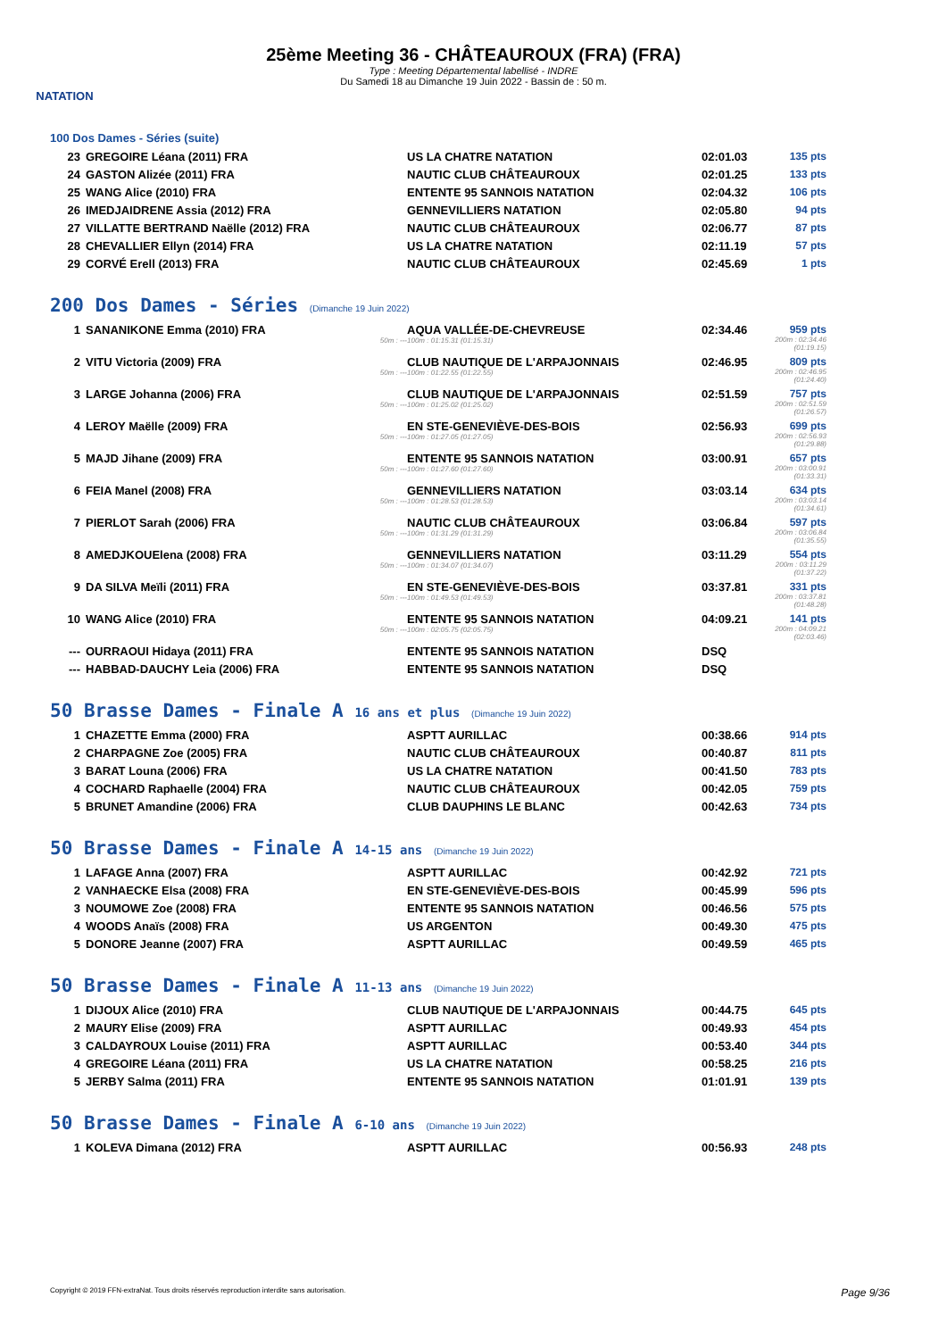NATATION
25ème Meeting 36 - CHÂTEAUROUX (FRA) (FRA)
Type : Meeting Départemental labellisé - INDRE
Du Samedi 18 au Dimanche 19 Juin 2022 - Bassin de : 50 m.
100 Dos Dames - Séries (suite)
| 23 | GREGOIRE Léana (2011) FRA | US LA CHATRE NATATION | 02:01.03 | 135 pts |
| 24 | GASTON Alizée (2011) FRA | NAUTIC CLUB CHÂTEAUROUX | 02:01.25 | 133 pts |
| 25 | WANG Alice (2010) FRA | ENTENTE 95 SANNOIS NATATION | 02:04.32 | 106 pts |
| 26 | IMEDJAIDRENE Assia (2012) FRA | GENNEVILLIERS NATATION | 02:05.80 | 94 pts |
| 27 | VILLATTE BERTRAND Naëlle (2012) FRA | NAUTIC CLUB CHÂTEAUROUX | 02:06.77 | 87 pts |
| 28 | CHEVALLIER Ellyn (2014) FRA | US LA CHATRE NATATION | 02:11.19 | 57 pts |
| 29 | CORVÉ Erell (2013) FRA | NAUTIC CLUB CHÂTEAUROUX | 02:45.69 | 1 pts |
200 Dos Dames - Séries (Dimanche 19 Juin 2022)
| 1 | SANANIKONE Emma (2010) FRA 50m : --- | AQUA VALLÉE-DE-CHEVREUSE 100m : 01:15.31 (01:15.31) | 02:34.46 | 959 pts 200m : 02:34.46 (01:19.15) |
| 2 | VITU Victoria (2009) FRA 50m : --- | CLUB NAUTIQUE DE L'ARPAJONNAIS 100m : 01:22.55 (01:22.55) | 02:46.95 | 809 pts 200m : 02:46.95 (01:24.40) |
| 3 | LARGE Johanna (2006) FRA 50m : --- | CLUB NAUTIQUE DE L'ARPAJONNAIS 100m : 01:25.02 (01:25.02) | 02:51.59 | 757 pts 200m : 02:51.59 (01:26.57) |
| 4 | LEROY Maëlle (2009) FRA 50m : --- | EN STE-GENEVIÈVE-DES-BOIS 100m : 01:27.05 (01:27.05) | 02:56.93 | 699 pts 200m : 02:56.93 (01:29.88) |
| 5 | MAJD Jihane (2009) FRA 50m : --- | ENTENTE 95 SANNOIS NATATION 100m : 01:27.60 (01:27.60) | 03:00.91 | 657 pts 200m : 03:00.91 (01:33.31) |
| 6 | FEIA Manel (2008) FRA 50m : --- | GENNEVILLIERS NATATION 100m : 01:28.53 (01:28.53) | 03:03.14 | 634 pts 200m : 03:03.14 (01:34.61) |
| 7 | PIERLOT Sarah (2006) FRA 50m : --- | NAUTIC CLUB CHÂTEAUROUX 100m : 01:31.29 (01:31.29) | 03:06.84 | 597 pts 200m : 03:06.84 (01:35.55) |
| 8 | AMEDJKOUElena (2008) FRA 50m : --- | GENNEVILLIERS NATATION 100m : 01:34.07 (01:34.07) | 03:11.29 | 554 pts 200m : 03:11.29 (01:37.22) |
| 9 | DA SILVA Meïli (2011) FRA 50m : --- | EN STE-GENEVIÈVE-DES-BOIS 100m : 01:49.53 (01:49.53) | 03:37.81 | 331 pts 200m : 03:37.81 (01:48.28) |
| 10 | WANG Alice (2010) FRA 50m : --- | ENTENTE 95 SANNOIS NATATION 100m : 02:05.75 (02:05.75) | 04:09.21 | 141 pts 200m : 04:09.21 (02:03.46) |
| --- | OURRAOUI Hidaya (2011) FRA | ENTENTE 95 SANNOIS NATATION | DSQ | |
| --- | HABBAD-DAUCHY Leia (2006) FRA | ENTENTE 95 SANNOIS NATATION | DSQ | |
50 Brasse Dames - Finale A 16 ans et plus (Dimanche 19 Juin 2022)
| 1 | CHAZETTE Emma (2000) FRA | ASPTT AURILLAC | 00:38.66 | 914 pts |
| 2 | CHARPAGNE Zoe (2005) FRA | NAUTIC CLUB CHÂTEAUROUX | 00:40.87 | 811 pts |
| 3 | BARAT Louna (2006) FRA | US LA CHATRE NATATION | 00:41.50 | 783 pts |
| 4 | COCHARD Raphaelle (2004) FRA | NAUTIC CLUB CHÂTEAUROUX | 00:42.05 | 759 pts |
| 5 | BRUNET Amandine (2006) FRA | CLUB DAUPHINS LE BLANC | 00:42.63 | 734 pts |
50 Brasse Dames - Finale A 14-15 ans (Dimanche 19 Juin 2022)
| 1 | LAFAGE Anna (2007) FRA | ASPTT AURILLAC | 00:42.92 | 721 pts |
| 2 | VANHAECKE Elsa (2008) FRA | EN STE-GENEVIÈVE-DES-BOIS | 00:45.99 | 596 pts |
| 3 | NOUMOWE Zoe (2008) FRA | ENTENTE 95 SANNOIS NATATION | 00:46.56 | 575 pts |
| 4 | WOODS Anaïs (2008) FRA | US ARGENTON | 00:49.30 | 475 pts |
| 5 | DONORE Jeanne (2007) FRA | ASPTT AURILLAC | 00:49.59 | 465 pts |
50 Brasse Dames - Finale A 11-13 ans (Dimanche 19 Juin 2022)
| 1 | DIJOUX Alice (2010) FRA | CLUB NAUTIQUE DE L'ARPAJONNAIS | 00:44.75 | 645 pts |
| 2 | MAURY Elise (2009) FRA | ASPTT AURILLAC | 00:49.93 | 454 pts |
| 3 | CALDAYROUX Louise (2011) FRA | ASPTT AURILLAC | 00:53.40 | 344 pts |
| 4 | GREGOIRE Léana (2011) FRA | US LA CHATRE NATATION | 00:58.25 | 216 pts |
| 5 | JERBY Salma (2011) FRA | ENTENTE 95 SANNOIS NATATION | 01:01.91 | 139 pts |
50 Brasse Dames - Finale A 6-10 ans (Dimanche 19 Juin 2022)
| 1 | KOLEVA Dimana (2012) FRA | ASPTT AURILLAC | 00:56.93 | 248 pts |
Copyright © 2019 FFN-extraNat. Tous droits réservés reproduction interdite sans autorisation. Page 9/36